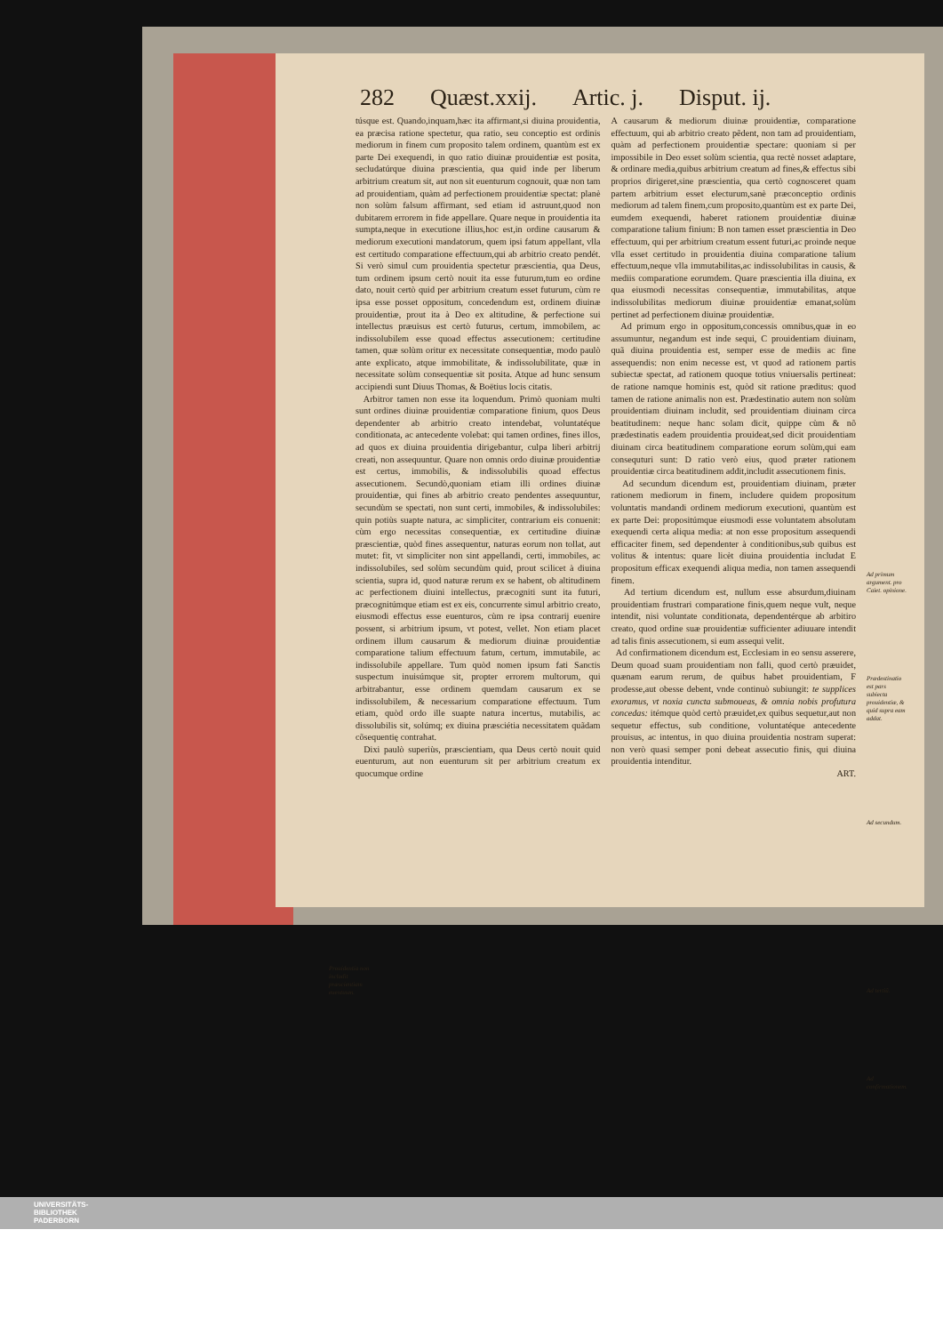282 Quæst.xxij. Artic. j. Disput. ij.
túsque est. Quando,inquam,hæc ita affirmant,si diuina prouidentia, ea præcisa ratione spectetur, qua ratio, seu conceptio est ordinis mediorum in finem cum proposito talem ordinem, quantùm est ex parte Dei exequendi, in quo ratio diuinæ prouidentiæ est posita, secludatúrque diuina præscientia, qua quid inde per liberum arbitrium creatum sit, aut non sit euenturum cognouit, quæ non tam ad prouidentiam, quàm ad perfectionem prouidentiæ spectat: planè non solùm falsum affirmant, sed etiam id astruunt,quod non dubitarem errorem in fide appellare. Quare neque in prouidentia ita sumpta,neque in executione illius,hoc est,in ordine causarum & mediorum executioni mandatorum, quem ipsi fatum appellant, vlla est certitudo comparatione effectuum,qui ab arbitrio creato pendét. Si verò simul cum prouidentia spectetur præscientia, qua Deus, tum ordinem ipsum certò nouit ita esse futurum,tum eo ordine dato, nouit certò quid per arbitrium creatum esset futurum, cùm re ipsa esse posset oppositum, concedendum est, ordinem diuinæ prouidentiæ, prout ita à Deo ex altitudine, & perfectione sui intellectus præuisus est certò futurus, certum, immobilem, ac indissolubilem esse quoad effectus assecutionem: certitudine tamen, quæ solùm oritur ex necessitate consequentiæ, modo paulò ante explicato, atque immobilitate, & indissolubilitate, quæ in necessitate solùm consequentiæ sit posita. Atque ad hunc sensum accipiendi sunt Diuus Thomas, & Boëtius locis citatis.
Arbitror tamen non esse ita loquendum. Primò quoniam multi sunt ordines diuinæ prouidentiæ comparatione finium, quos Deus dependenter ab arbitrio creato intendebat, voluntatéque conditionata, ac antecedente volebat: qui tamen ordines, fines illos, ad quos ex diuina prouidentia dirigebantur, culpa liberi arbitrij creati, non assequuntur. Quare non omnis ordo diuinæ prouidentiæ est certus, immobilis, & indissolubilis quoad effectus assecutionem. Secundò,quoniam etiam illi ordines diuinæ prouidentiæ, qui fines ab arbitrio creato pendentes assequuntur, secundùm se spectati, non sunt certi, immobiles, & indissolubiles: quin potiùs suapte natura, ac simpliciter, contrarium eis conuenit: cùm ergo necessitas consequentiæ, ex certitudine diuinæ præscientiæ, quòd fines assequentur, naturas eorum non tollat, aut mutet: fit, vt simpliciter non sint appellandi, certi, immobiles, ac indissolubiles, sed solùm secundùm quid, prout scilicet à diuina scientia, supra id, quod naturæ rerum ex se habent, ob altitudinem ac perfectionem diuini intellectus, præcogniti sunt ita futuri, præcognitúmque etiam est ex eis, concurrente simul arbitrio creato, eiusmodi effectus esse euenturos, cùm re ipsa contrarij euenire possent, si arbitrium ipsum, vt potest, vellet. Non etiam placet ordinem illum causarum & mediorum diuinæ prouidentiæ comparatione talium effectuum fatum, certum, immutabile, ac indissolubile appellare. Tum quòd nomen ipsum fati Sanctis suspectum inuisúmque sit, propter errorem multorum, qui arbitrabantur, esse ordinem quemdam causarum ex se indissolubilem, & necessarium comparatione effectuum. Tum etiam, quòd ordo ille suapte natura incertus, mutabilis, ac dissolubilis sit, solúmq; ex diuina præsciétia necessitatem quãdam cõsequentię contrahat.
Dixi paulò superiùs, præscientiam, qua Deus certò nouit quid euenturum, aut non euenturum sit per arbitrium creatum ex quocumque ordine
A causarum & mediorum diuinæ prouidentiæ, comparatione effectuum, qui ab arbitrio creato pẽdent, non tam ad prouidentiam, quàm ad perfectionem prouidentiæ spectare: quoniam si per impossibile in Deo esset solùm scientia, qua rectè nosset adaptare, & ordinare media,quibus arbitrium creatum ad fines,& effectus sibi proprios dirigeret,sine præscientia, qua certò cognosceret quam partem arbitrium esset electurum,sanè præconceptio ordinis mediorum ad talem finem,cum proposito,quantùm est ex parte Dei, eumdem exequendi, haberet rationem prouidentiæ diuinæ comparatione talium finium: B non tamen esset præscientia in Deo effectuum, qui per arbitrium creatum essent futuri,ac proinde neque vlla esset certitudo in prouidentia diuina comparatione talium effectuum,neque vlla immutabilitas,ac indissolubilitas in causis, & mediis comparatione eorumdem. Quare præscientia illa diuina, ex qua eiusmodi necessitas consequentiæ, immutabilitas, atque indissolubilitas mediorum diuinæ prouidentiæ emanat,solùm pertinet ad perfectionem diuinæ prouidentiæ.
Ad primum ergo in oppositum,concessis omnibus,quæ in eo assumuntur, negandum est inde sequi, C prouidentiam diuinam, quã diuina prouidentia est, semper esse de mediis ac fine assequendis: non enim necesse est, vt quod ad rationem partis subiectæ spectat, ad rationem quoque totius vniuersalis pertineat: de ratione namque hominis est, quòd sit rationе præditus: quod tamen de ratione animalis non est. Prædestinatio autem non solùm prouidentiam diuinam includit, sed prouidentiam diuinam circa beatitudinem: neque hanc solam dicit, quippe cùm & nõ prædestinatis eadem prouidentia prouideat,sed dicit prouidentiam diuinam circa beatitudinem comparatione eorum solùm,qui eam consequturi sunt: D ratio verò eius, quod præter rationem prouidentiæ circa beatitudinem addit,includit assecutionem finis.
Ad secundum dicendum est, prouidentiam diuinam, præter rationem mediorum in finem, includere quidem propositum voluntatis mandandi ordinem mediorum executioni, quantùm est ex parte Dei: propositúmque eiusmodi esse voluntatem absolutam exequendi certa aliqua media: at non esse propositum assequendi efficaciter finem, sed dependenter à conditionibus,sub quibus est volitus & intentus: quare licèt diuina prouidentia includat E propositum efficax exequendi aliqua media, non tamen assequendi finem.
Ad tertium dicendum est, nullum esse absurdum,diuinam prouidentiam frustrari comparatione finis,quem neque vult, neque intendit, nisi voluntate conditionata, dependentérque ab arbitiro creato, quod ordine suæ prouidentiæ sufficienter adiuuare intendit ad talis finis assecutionem, si eum assequi velit.
Ad confirmationem dicendum est, Ecclesiam in eo sensu asserere, Deum quoad suam prouidentiam non falli, quod certò præuidet, quænam earum rerum, de quibus habet prouidentiam, F prodesse,aut obesse debent, vnde continuò subiungit: te supplices exoramus, vt noxia cuncta submoueas, & omnia nobis profutura concedas: itémque quòd certò præuidet,ex quibus sequetur,aut non sequetur effectus, sub conditione, voluntatéque antecedente prouisus, ac intentus, in quo diuina prouidentia nostram superat: non verò quasi semper poni debeat assecutio finis, qui diuina prouidentia intenditur.
ART.
Ad primum argument. pro Caiet. opinione.
Prædestinatio est pars subiecta prouidentiæ, & quid supra eam addat.
Ad secundum.
Ad tertiũ.
Ad confirmationem.
Prouidentia non includit præscientiam euentuum.
UNIVERSITÄTS-
BIBLIOTHEK
PADERBORN